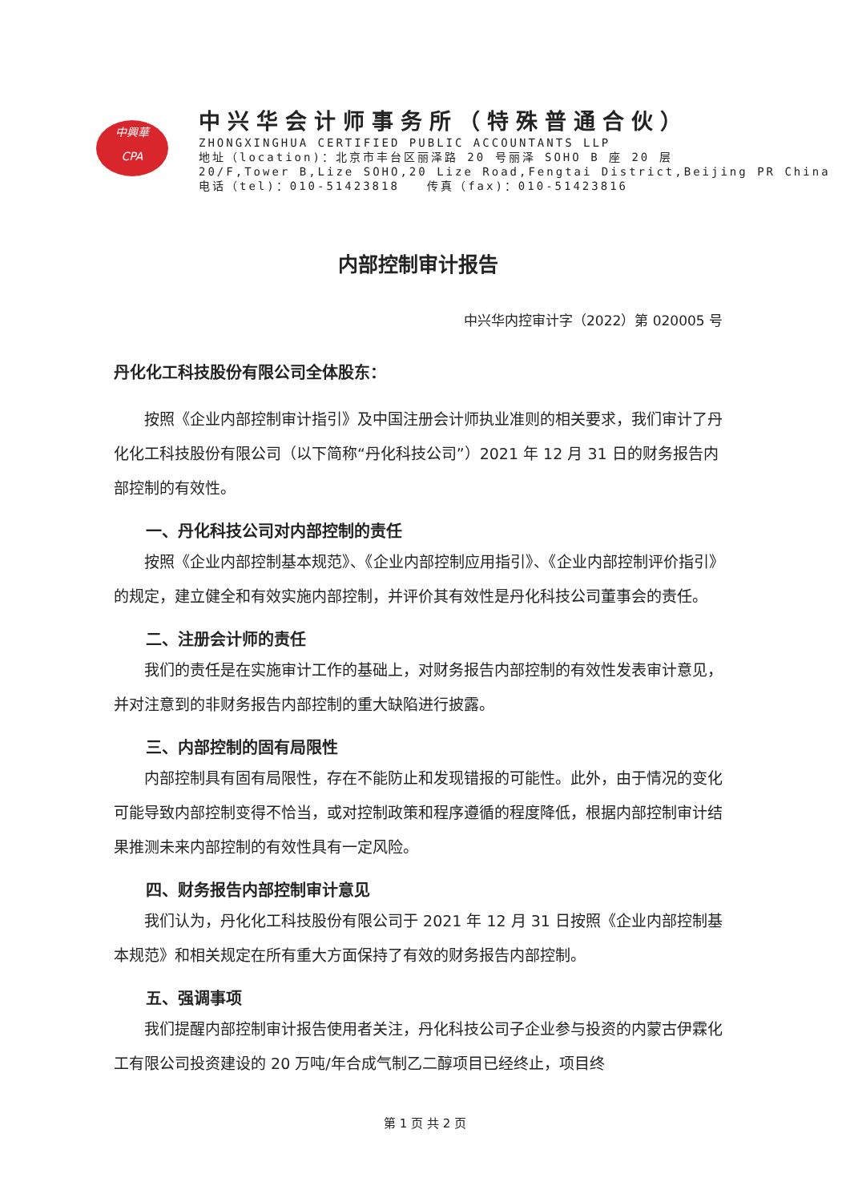中興華
CPA
中兴华会计师事务所（特殊普通合伙）
ZHONGXINGHUA CERTIFIED PUBLIC ACCOUNTANTS LLP
地址（location)：北京市丰台区丽泽路 20 号丽泽 SOHO B 座 20 层
20/F,Tower B,Lize SOHO,20 Lize Road,Fengtai District,Beijing PR China
电话（tel)：010-51423818 传真（fax)：010-51423816
内部控制审计报告
中兴华内控审计字（2022）第 020005 号
丹化化工科技股份有限公司全体股东：
按照《企业内部控制审计指引》及中国注册会计师执业准则的相关要求，我们审计了丹化化工科技股份有限公司（以下简称“丹化科技公司”）2021 年 12 月 31 日的财务报告内部控制的有效性。
一、丹化科技公司对内部控制的责任
按照《企业内部控制基本规范》、《企业内部控制应用指引》、《企业内部控制评价指引》的规定，建立健全和有效实施内部控制，并评价其有效性是丹化科技公司董事会的责任。
二、注册会计师的责任
我们的责任是在实施审计工作的基础上，对财务报告内部控制的有效性发表审计意见，并对注意到的非财务报告内部控制的重大缺陷进行披露。
三、内部控制的固有局限性
内部控制具有固有局限性，存在不能防止和发现错报的可能性。此外，由于情况的变化可能导致内部控制变得不恰当，或对控制政策和程序遵循的程度降低，根据内部控制审计结果推测未来内部控制的有效性具有一定风险。
四、财务报告内部控制审计意见
我们认为，丹化化工科技股份有限公司于 2021 年 12 月 31 日按照《企业内部控制基本规范》和相关规定在所有重大方面保持了有效的财务报告内部控制。
五、强调事项
我们提醒内部控制审计报告使用者关注，丹化科技公司子企业参与投资的内蒙古伊霖化工有限公司投资建设的 20 万吨/年合成气制乙二醇项目已经终止，项目终
第 1 页 共 2 页